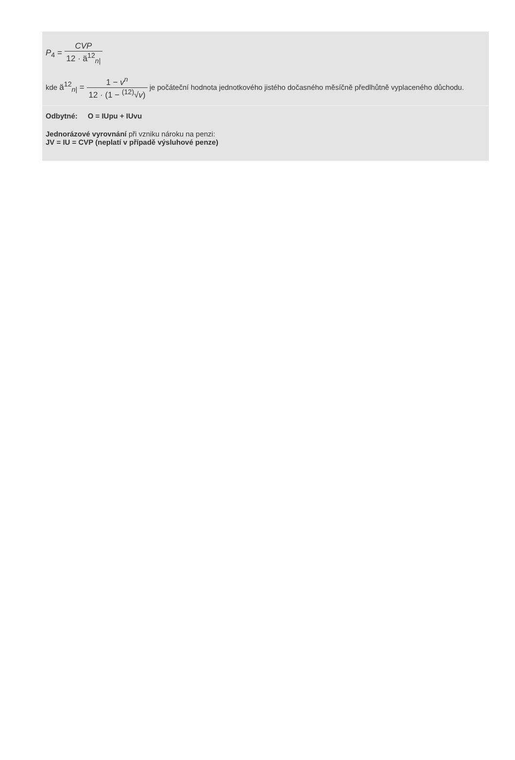P<sub>4</sub> = CVP 12 · ä<sup>12</sup><sub>n|</sub>
kde ä<sup>12</sup><sub>n|</sub> = 1 − v<sup>n</sup> 12 · (1 − <sup>(12)</sup>√v) je počáteční hodnota jednotkového jistého dočasného měsíčně předlhůtně vyplaceného důchodu.
Odbytné: O = IUpu + IUvu
Jednorázové vyrovnání při vzniku nároku na penzi:
JV = IU = CVP (neplatí v případě výsluhové penze)